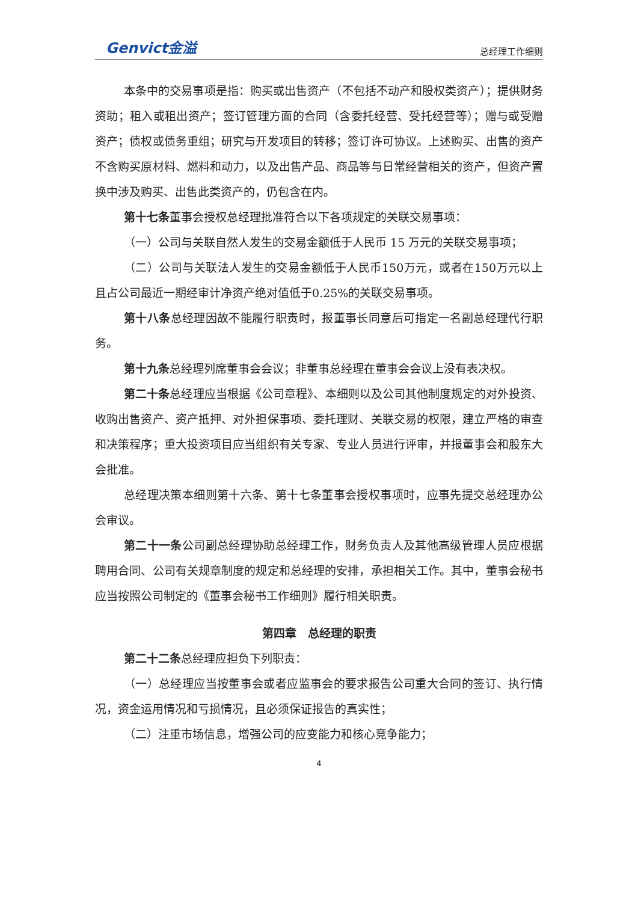Genvict金溢 总经理工作细则
本条中的交易事项是指：购买或出售资产（不包括不动产和股权类资产）；提供财务资助；租入或租出资产；签订管理方面的合同（含委托经营、受托经营等）；赠与或受赠资产；债权或债务重组；研究与开发项目的转移；签订许可协议。上述购买、出售的资产不含购买原材料、燃料和动力，以及出售产品、商品等与日常经营相关的资产，但资产置换中涉及购买、出售此类资产的，仍包含在内。
第十七条董事会授权总经理批准符合以下各项规定的关联交易事项：
（一）公司与关联自然人发生的交易金额低于人民币 15 万元的关联交易事项；
（二）公司与关联法人发生的交易金额低于人民币150万元，或者在150万元以上且占公司最近一期经审计净资产绝对值低于0.25%的关联交易事项。
第十八条总经理因故不能履行职责时，报董事长同意后可指定一名副总经理代行职务。
第十九条总经理列席董事会会议；非董事总经理在董事会会议上没有表决权。
第二十条总经理应当根据《公司章程》、本细则以及公司其他制度规定的对外投资、收购出售资产、资产抵押、对外担保事项、委托理财、关联交易的权限，建立严格的审查和决策程序；重大投资项目应当组织有关专家、专业人员进行评审，并报董事会和股东大会批准。
总经理决策本细则第十六条、第十七条董事会授权事项时，应事先提交总经理办公会审议。
第二十一条公司副总经理协助总经理工作，财务负责人及其他高级管理人员应根据聘用合同、公司有关规章制度的规定和总经理的安排，承担相关工作。其中，董事会秘书应当按照公司制定的《董事会秘书工作细则》履行相关职责。
第四章　总经理的职责
第二十二条总经理应担负下列职责：
（一）总经理应当按董事会或者应监事会的要求报告公司重大合同的签订、执行情况，资金运用情况和亏损情况，且必须保证报告的真实性；
（二）注重市场信息，增强公司的应变能力和核心竞争能力；
4